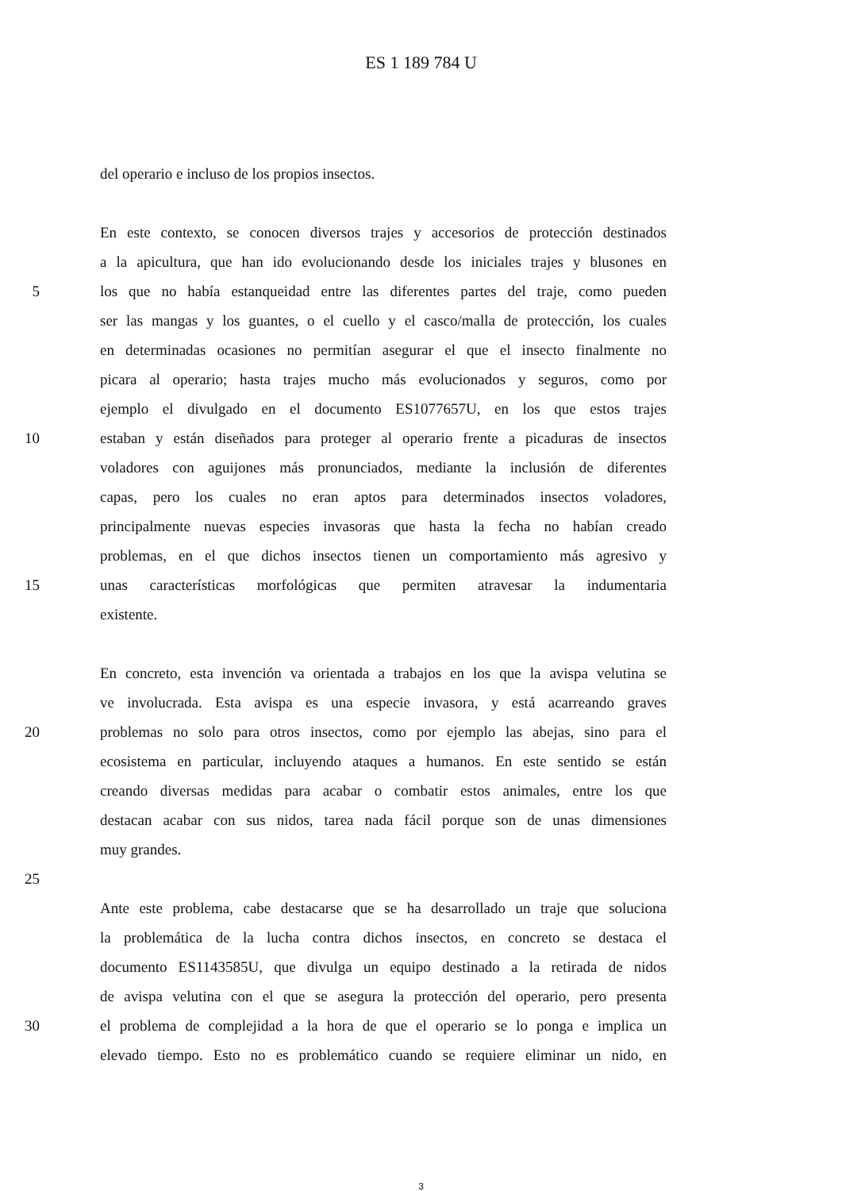ES 1 189 784 U
del operario e incluso de los propios insectos.
En este contexto, se conocen diversos trajes y accesorios de protección destinados
a la apicultura, que han ido evolucionando desde los iniciales trajes y blusones en
5 los que no había estanqueidad entre las diferentes partes del traje, como pueden
ser las mangas y los guantes, o el cuello y el casco/malla de protección, los cuales
en determinadas ocasiones no permitían asegurar el que el insecto finalmente no
picara al operario; hasta trajes mucho más evolucionados y seguros, como por
ejemplo el divulgado en el documento ES1077657U, en los que estos trajes
10 estaban y están diseñados para proteger al operario frente a picaduras de insectos
voladores con aguijones más pronunciados, mediante la inclusión de diferentes
capas, pero los cuales no eran aptos para determinados insectos voladores,
principalmente nuevas especies invasoras que hasta la fecha no habían creado
problemas, en el que dichos insectos tienen un comportamiento más agresivo y
15 unas características morfológicas que permiten atravesar la indumentaria
existente.
En concreto, esta invención va orientada a trabajos en los que la avispa velutina se
ve involucrada. Esta avispa es una especie invasora, y está acarreando graves
20 problemas no solo para otros insectos, como por ejemplo las abejas, sino para el
ecosistema en particular, incluyendo ataques a humanos. En este sentido se están
creando diversas medidas para acabar o combatir estos animales, entre los que
destacan acabar con sus nidos, tarea nada fácil porque son de unas dimensiones
muy grandes.
25
Ante este problema, cabe destacarse que se ha desarrollado un traje que soluciona
la problemática de la lucha contra dichos insectos, en concreto se destaca el
documento ES1143585U, que divulga un equipo destinado a la retirada de nidos
de avispa velutina con el que se asegura la protección del operario, pero presenta
30 el problema de complejidad a la hora de que el operario se lo ponga e implica un
elevado tiempo. Esto no es problemático cuando se requiere eliminar un nido, en
3